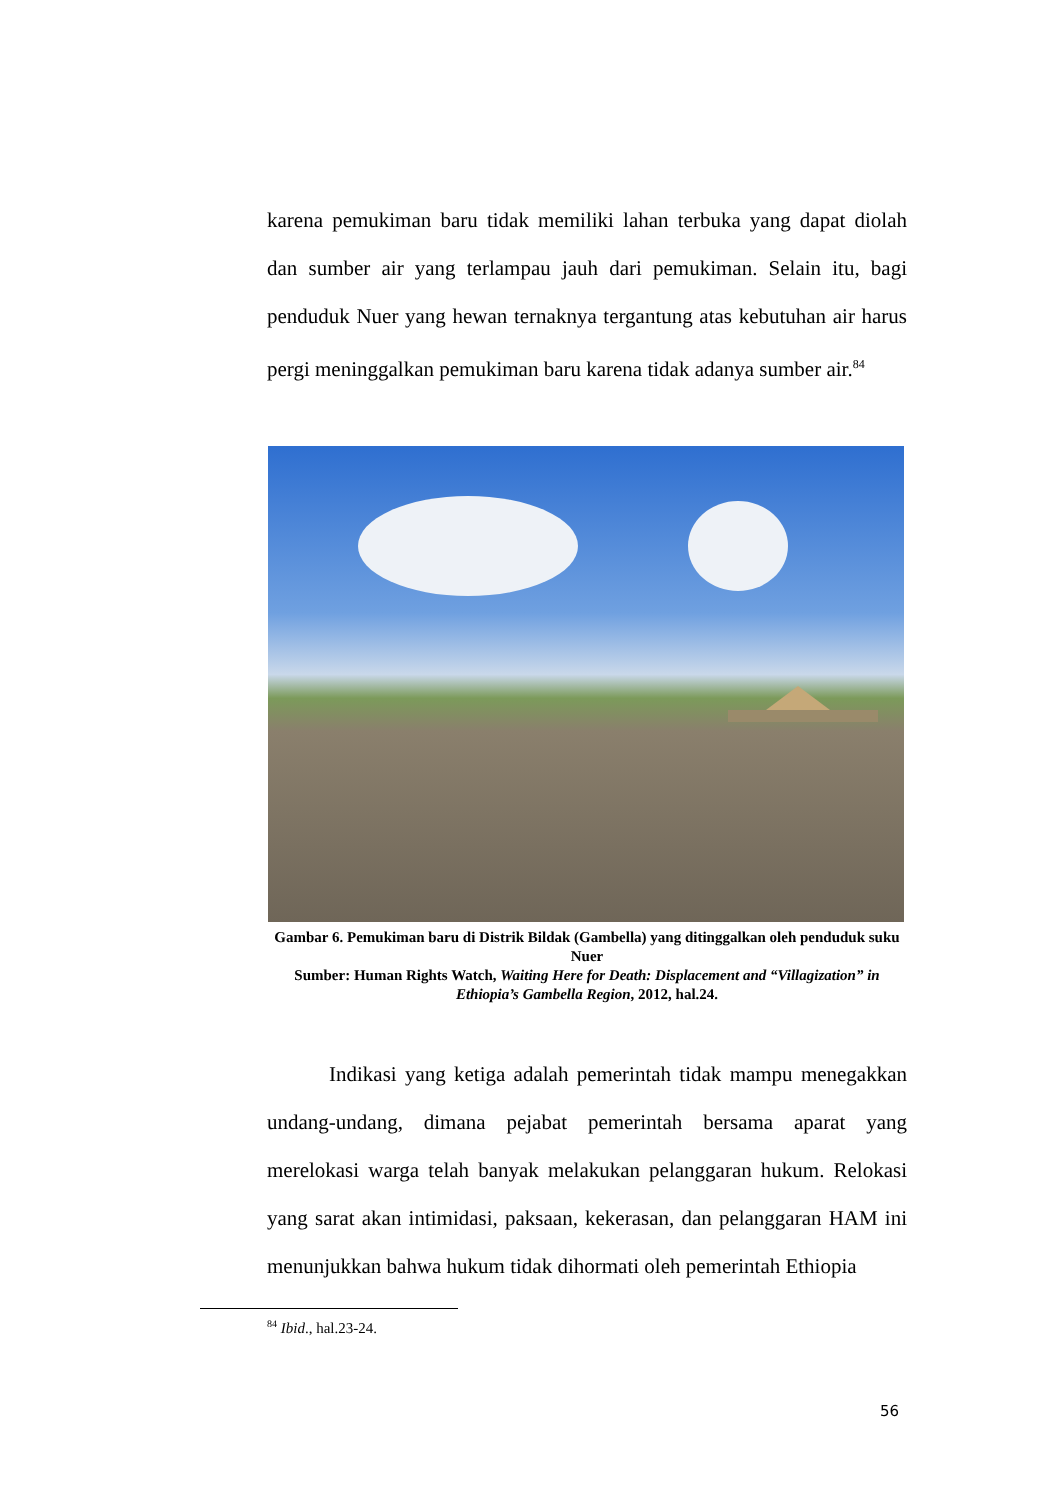karena pemukiman baru tidak memiliki lahan terbuka yang dapat diolah dan sumber air yang terlampau jauh dari pemukiman. Selain itu, bagi penduduk Nuer yang hewan ternaknya tergantung atas kebutuhan air harus pergi meninggalkan pemukiman baru karena tidak adanya sumber air.<sup>84</sup>
Gambar 6. Pemukiman baru di Distrik Bildak (Gambella) yang ditinggalkan oleh penduduk suku Nuer
Sumber: Human Rights Watch, Waiting Here for Death: Displacement and “Villagization” in Ethiopia’s Gambella Region, 2012, hal.24.
Indikasi yang ketiga adalah pemerintah tidak mampu menegakkan undang-undang, dimana pejabat pemerintah bersama aparat yang merelokasi warga telah banyak melakukan pelanggaran hukum. Relokasi yang sarat akan intimidasi, paksaan, kekerasan, dan pelanggaran HAM ini menunjukkan bahwa hukum tidak dihormati oleh pemerintah Ethiopia
<sup>84</sup> Ibid., hal.23-24.
56